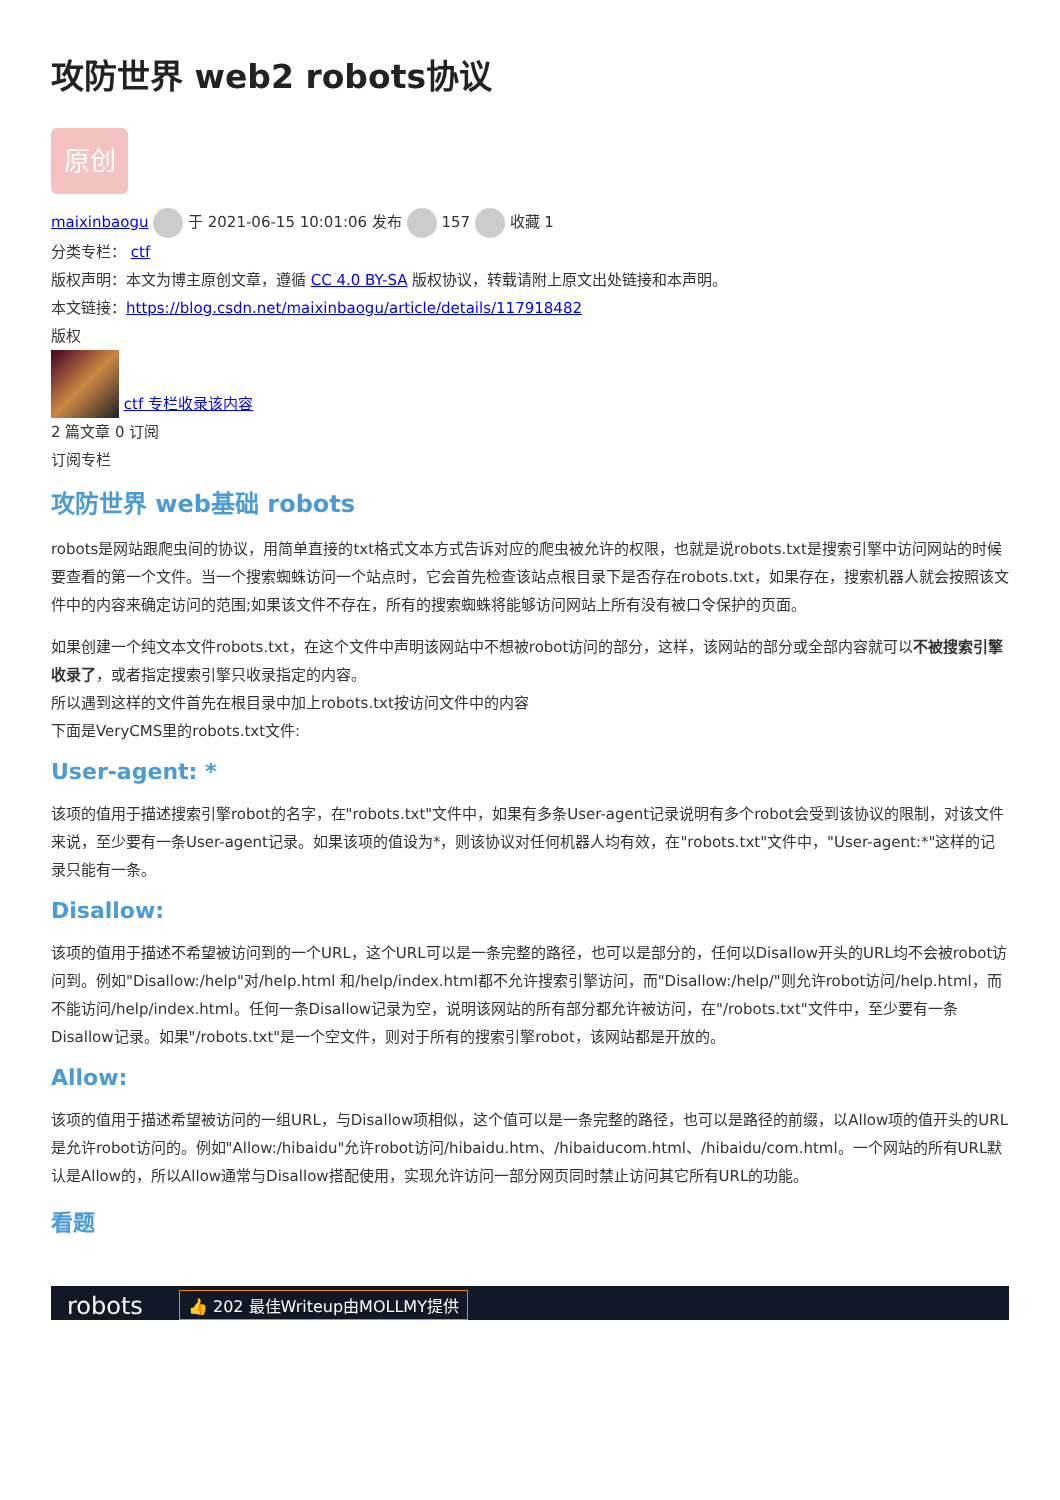攻防世界 web2 robots协议
原创
maixinbaogu 于 2021-06-15 10:01:06 发布 157 收藏 1
分类专栏： ctf
版权声明：本文为博主原创文章，遵循 CC 4.0 BY-SA 版权协议，转载请附上原文出处链接和本声明。
本文链接：https://blog.csdn.net/maixinbaogu/article/details/117918482
版权
ctf 专栏收录该内容
2 篇文章 0 订阅
订阅专栏
攻防世界 web基础 robots
robots是网站跟爬虫间的协议，用简单直接的txt格式文本方式告诉对应的爬虫被允许的权限，也就是说robots.txt是搜索引擎中访问网站的时候要查看的第一个文件。当一个搜索蜘蛛访问一个站点时，它会首先检查该站点根目录下是否存在robots.txt，如果存在，搜索机器人就会按照该文件中的内容来确定访问的范围;如果该文件不存在，所有的搜索蜘蛛将能够访问网站上所有没有被口令保护的页面。
如果创建一个纯文本文件robots.txt，在这个文件中声明该网站中不想被robot访问的部分，这样，该网站的部分或全部内容就可以不被搜索引擎收录了，或者指定搜索引擎只收录指定的内容。
所以遇到这样的文件首先在根目录中加上robots.txt按访问文件中的内容
下面是VeryCMS里的robots.txt文件:
User-agent: *
该项的值用于描述搜索引擎robot的名字，在"robots.txt"文件中，如果有多条User-agent记录说明有多个robot会受到该协议的限制，对该文件来说，至少要有一条User-agent记录。如果该项的值设为*，则该协议对任何机器人均有效，在"robots.txt"文件中，"User-agent:*"这样的记录只能有一条。
Disallow:
该项的值用于描述不希望被访问到的一个URL，这个URL可以是一条完整的路径，也可以是部分的，任何以Disallow开头的URL均不会被robot访问到。例如"Disallow:/help"对/help.html 和/help/index.html都不允许搜索引擎访问，而"Disallow:/help/"则允许robot访问/help.html，而不能访问/help/index.html。任何一条Disallow记录为空，说明该网站的所有部分都允许被访问，在"/robots.txt"文件中，至少要有一条Disallow记录。如果"/robots.txt"是一个空文件，则对于所有的搜索引擎robot，该网站都是开放的。
Allow:
该项的值用于描述希望被访问的一组URL，与Disallow项相似，这个值可以是一条完整的路径，也可以是路径的前缀，以Allow项的值开头的URL是允许robot访问的。例如"Allow:/hibaidu"允许robot访问/hibaidu.htm、/hibaiducom.html、/hibaidu/com.html。一个网站的所有URL默认是Allow的，所以Allow通常与Disallow搭配使用，实现允许访问一部分网页同时禁止访问其它所有URL的功能。
看题
robots 👍 202 最佳Writeup由MOLLMY提供